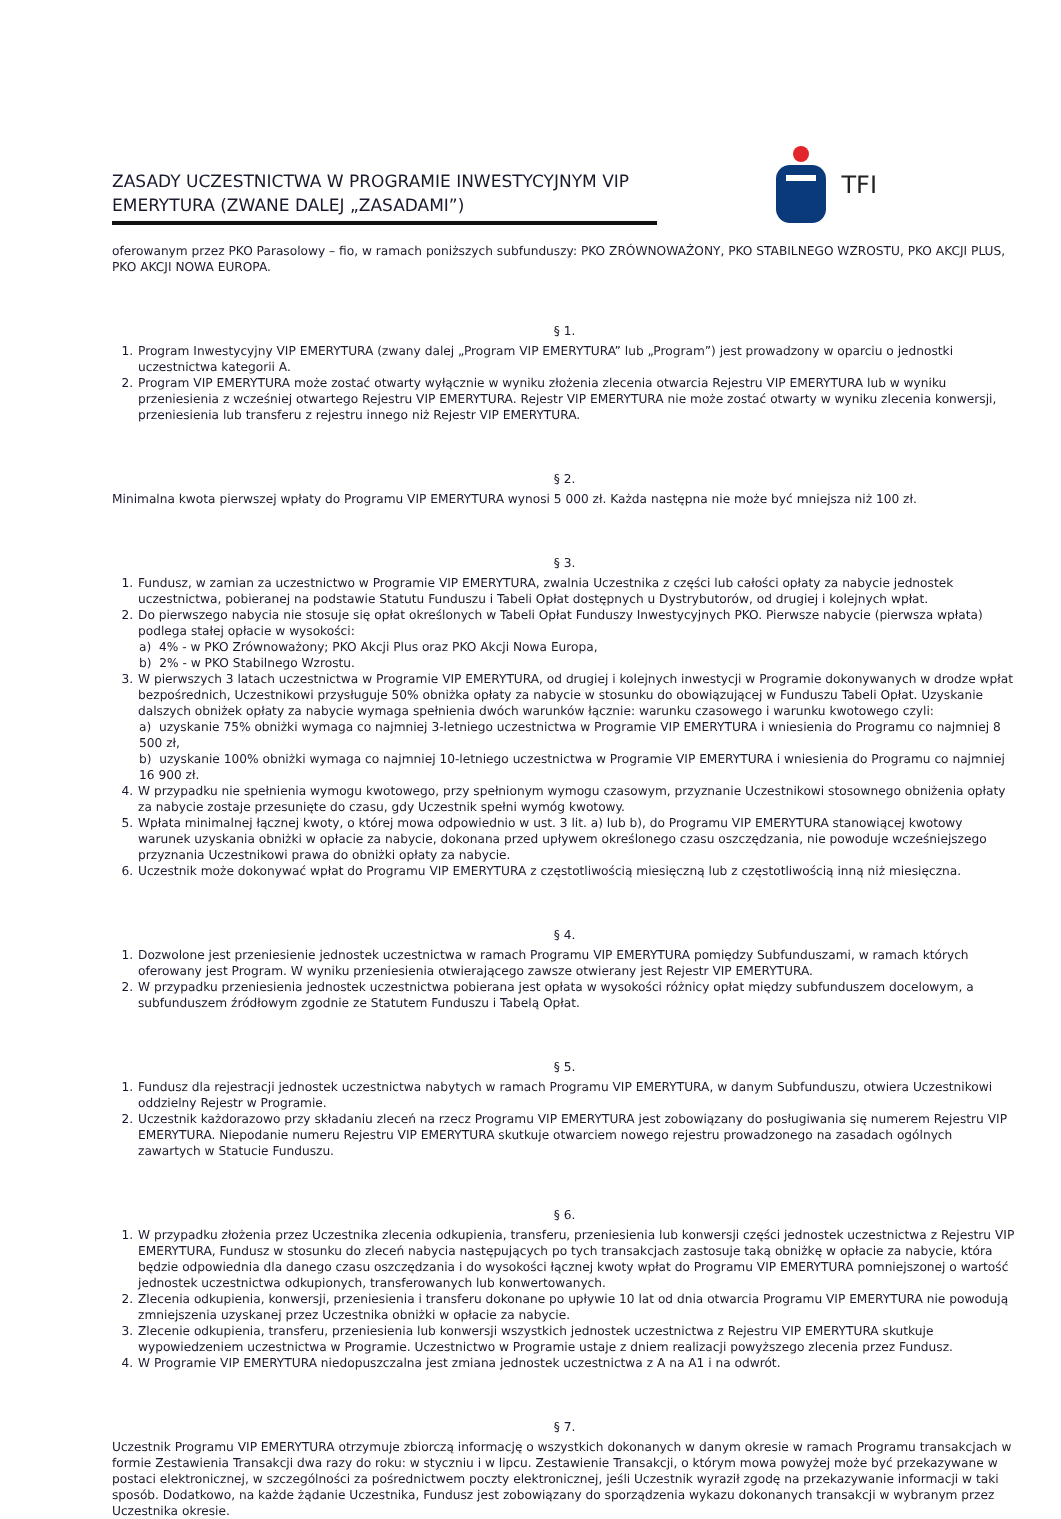ZASADY UCZESTNICTWA W PROGRAMIE INWESTYCYJNYM VIP EMERYTURA (ZWANE DALEJ „ZASADAMI”)
TFI
oferowanym przez PKO Parasolowy – fio, w ramach poniższych subfunduszy: PKO ZRÓWNOWAŻONY, PKO STABILNEGO WZROSTU, PKO AKCJI PLUS, PKO AKCJI NOWA EUROPA.
§ 1.
1. Program Inwestycyjny VIP EMERYTURA (zwany dalej „Program VIP EMERYTURA” lub „Program”) jest prowadzony w oparciu o jednostki uczestnictwa kategorii A.
2. Program VIP EMERYTURA może zostać otwarty wyłącznie w wyniku złożenia zlecenia otwarcia Rejestru VIP EMERYTURA lub w wyniku przeniesienia z wcześniej otwartego Rejestru VIP EMERYTURA. Rejestr VIP EMERYTURA nie może zostać otwarty w wyniku zlecenia konwersji, przeniesienia lub transferu z rejestru innego niż Rejestr VIP EMERYTURA.
§ 2.
Minimalna kwota pierwszej wpłaty do Programu VIP EMERYTURA wynosi 5 000 zł. Każda następna nie może być mniejsza niż 100 zł.
§ 3.
1. Fundusz, w zamian za uczestnictwo w Programie VIP EMERYTURA, zwalnia Uczestnika z części lub całości opłaty za nabycie jednostek uczestnictwa, pobieranej na podstawie Statutu Funduszu i Tabeli Opłat dostępnych u Dystrybutorów, od drugiej i kolejnych wpłat.
2. Do pierwszego nabycia nie stosuje się opłat określonych w Tabeli Opłat Funduszy Inwestycyjnych PKO. Pierwsze nabycie (pierwsza wpłata) podlega stałej opłacie w wysokości:
a) 4% - w PKO Zrównoważony; PKO Akcji Plus oraz PKO Akcji Nowa Europa,
b) 2% - w PKO Stabilnego Wzrostu.
3. W pierwszych 3 latach uczestnictwa w Programie VIP EMERYTURA, od drugiej i kolejnych inwestycji w Programie dokonywanych w drodze wpłat bezpośrednich, Uczestnikowi przysługuje 50% obniżka opłaty za nabycie w stosunku do obowiązującej w Funduszu Tabeli Opłat. Uzyskanie dalszych obniżek opłaty za nabycie wymaga spełnienia dwóch warunków łącznie: warunku czasowego i warunku kwotowego czyli:
a) uzyskanie 75% obniżki wymaga co najmniej 3-letniego uczestnictwa w Programie VIP EMERYTURA i wniesienia do Programu co najmniej 8 500 zł,
b) uzyskanie 100% obniżki wymaga co najmniej 10-letniego uczestnictwa w Programie VIP EMERYTURA i wniesienia do Programu co najmniej 16 900 zł.
4. W przypadku nie spełnienia wymogu kwotowego, przy spełnionym wymogu czasowym, przyznanie Uczestnikowi stosownego obniżenia opłaty za nabycie zostaje przesunięte do czasu, gdy Uczestnik spełni wymóg kwotowy.
5. Wpłata minimalnej łącznej kwoty, o której mowa odpowiednio w ust. 3 lit. a) lub b), do Programu VIP EMERYTURA stanowiącej kwotowy warunek uzyskania obniżki w opłacie za nabycie, dokonana przed upływem określonego czasu oszczędzania, nie powoduje wcześniejszego przyznania Uczestnikowi prawa do obniżki opłaty za nabycie.
6. Uczestnik może dokonywać wpłat do Programu VIP EMERYTURA z częstotliwością miesięczną lub z częstotliwością inną niż miesięczna.
§ 4.
1. Dozwolone jest przeniesienie jednostek uczestnictwa w ramach Programu VIP EMERYTURA pomiędzy Subfunduszami, w ramach których oferowany jest Program. W wyniku przeniesienia otwierającego zawsze otwierany jest Rejestr VIP EMERYTURA.
2. W przypadku przeniesienia jednostek uczestnictwa pobierana jest opłata w wysokości różnicy opłat między subfunduszem docelowym, a subfunduszem źródłowym zgodnie ze Statutem Funduszu i Tabelą Opłat.
§ 5.
1. Fundusz dla rejestracji jednostek uczestnictwa nabytych w ramach Programu VIP EMERYTURA, w danym Subfunduszu, otwiera Uczestnikowi oddzielny Rejestr w Programie.
2. Uczestnik każdorazowo przy składaniu zleceń na rzecz Programu VIP EMERYTURA jest zobowiązany do posługiwania się numerem Rejestru VIP EMERYTURA. Niepodanie numeru Rejestru VIP EMERYTURA skutkuje otwarciem nowego rejestru prowadzonego na zasadach ogólnych zawartych w Statucie Funduszu.
§ 6.
1. W przypadku złożenia przez Uczestnika zlecenia odkupienia, transferu, przeniesienia lub konwersji części jednostek uczestnictwa z Rejestru VIP EMERYTURA, Fundusz w stosunku do zleceń nabycia następujących po tych transakcjach zastosuje taką obniżkę w opłacie za nabycie, która będzie odpowiednia dla danego czasu oszczędzania i do wysokości łącznej kwoty wpłat do Programu VIP EMERYTURA pomniejszonej o wartość jednostek uczestnictwa odkupionych, transferowanych lub konwertowanych.
2. Zlecenia odkupienia, konwersji, przeniesienia i transferu dokonane po upływie 10 lat od dnia otwarcia Programu VIP EMERYTURA nie powodują zmniejszenia uzyskanej przez Uczestnika obniżki w opłacie za nabycie.
3. Zlecenie odkupienia, transferu, przeniesienia lub konwersji wszystkich jednostek uczestnictwa z Rejestru VIP EMERYTURA skutkuje wypowiedzeniem uczestnictwa w Programie. Uczestnictwo w Programie ustaje z dniem realizacji powyższego zlecenia przez Fundusz.
4. W Programie VIP EMERYTURA niedopuszczalna jest zmiana jednostek uczestnictwa z A na A1 i na odwrót.
§ 7.
Uczestnik Programu VIP EMERYTURA otrzymuje zbiorczą informację o wszystkich dokonanych w danym okresie w ramach Programu transakcjach w formie Zestawienia Transakcji dwa razy do roku: w styczniu i w lipcu. Zestawienie Transakcji, o którym mowa powyżej może być przekazywane w postaci elektronicznej, w szczególności za pośrednictwem poczty elektronicznej, jeśli Uczestnik wyraził zgodę na przekazywanie informacji w taki sposób. Dodatkowo, na każde żądanie Uczestnika, Fundusz jest zobowiązany do sporządzenia wykazu dokonanych transakcji w wybranym przez Uczestnika okresie.